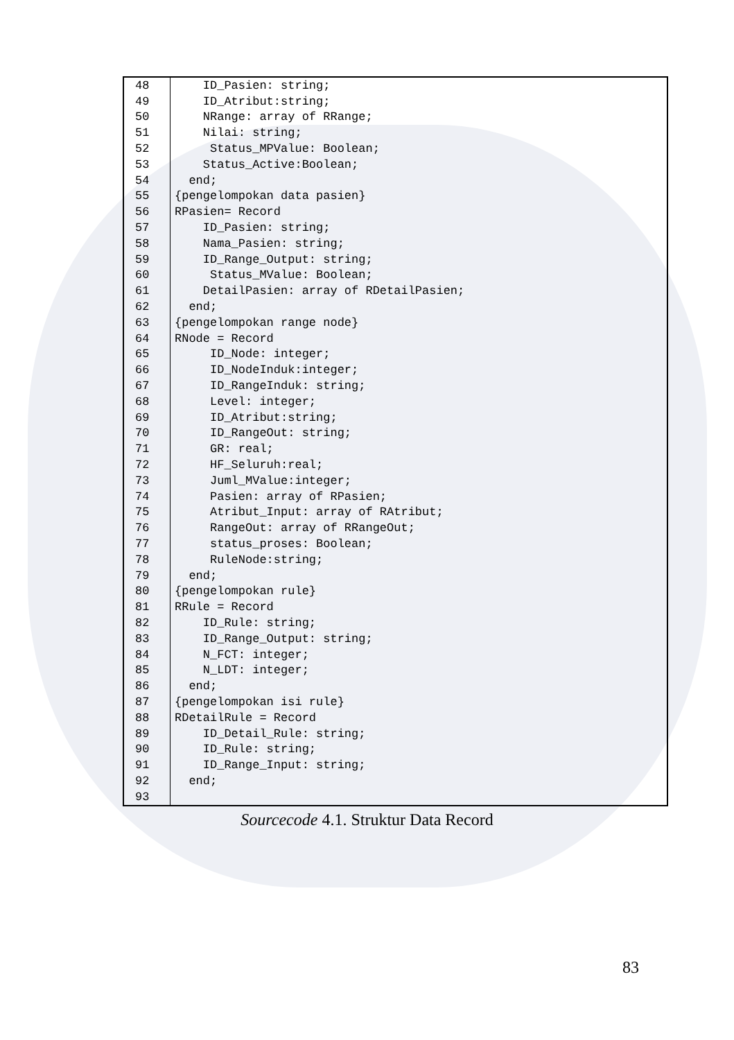| 48 | ID_Pasien: string; |
| 49 | ID_Atribut:string; |
| 50 | NRange: array of RRange; |
| 51 | Nilai: string; |
| 52 | Status_MPValue: Boolean; |
| 53 | Status_Active:Boolean; |
| 54 | end; |
| 55 | {pengelompokan data pasien} |
| 56 | RPasien= Record |
| 57 | ID_Pasien: string; |
| 58 | Nama_Pasien: string; |
| 59 | ID_Range_Output: string; |
| 60 | Status_MValue: Boolean; |
| 61 | DetailPasien: array of RDetailPasien; |
| 62 | end; |
| 63 | {pengelompokan range node} |
| 64 | RNode = Record |
| 65 | ID_Node: integer; |
| 66 | ID_NodeInduk:integer; |
| 67 | ID_RangeInduk: string; |
| 68 | Level: integer; |
| 69 | ID_Atribut:string; |
| 70 | ID_RangeOut: string; |
| 71 | GR: real; |
| 72 | HF_Seluruh:real; |
| 73 | Juml_MValue:integer; |
| 74 | Pasien: array of RPasien; |
| 75 | Atribut_Input: array of RAtribut; |
| 76 | RangeOut: array of RRangeOut; |
| 77 | status_proses: Boolean; |
| 78 | RuleNode:string; |
| 79 | end; |
| 80 | {pengelompokan rule} |
| 81 | RRule = Record |
| 82 | ID_Rule: string; |
| 83 | ID_Range_Output: string; |
| 84 | N_FCT: integer; |
| 85 | N_LDT: integer; |
| 86 | end; |
| 87 | {pengelompokan isi rule} |
| 88 | RDetailRule = Record |
| 89 | ID_Detail_Rule: string; |
| 90 | ID_Rule: string; |
| 91 | ID_Range_Input: string; |
| 92 | end; |
| 93 | |
Sourcecode 4.1. Struktur Data Record
83